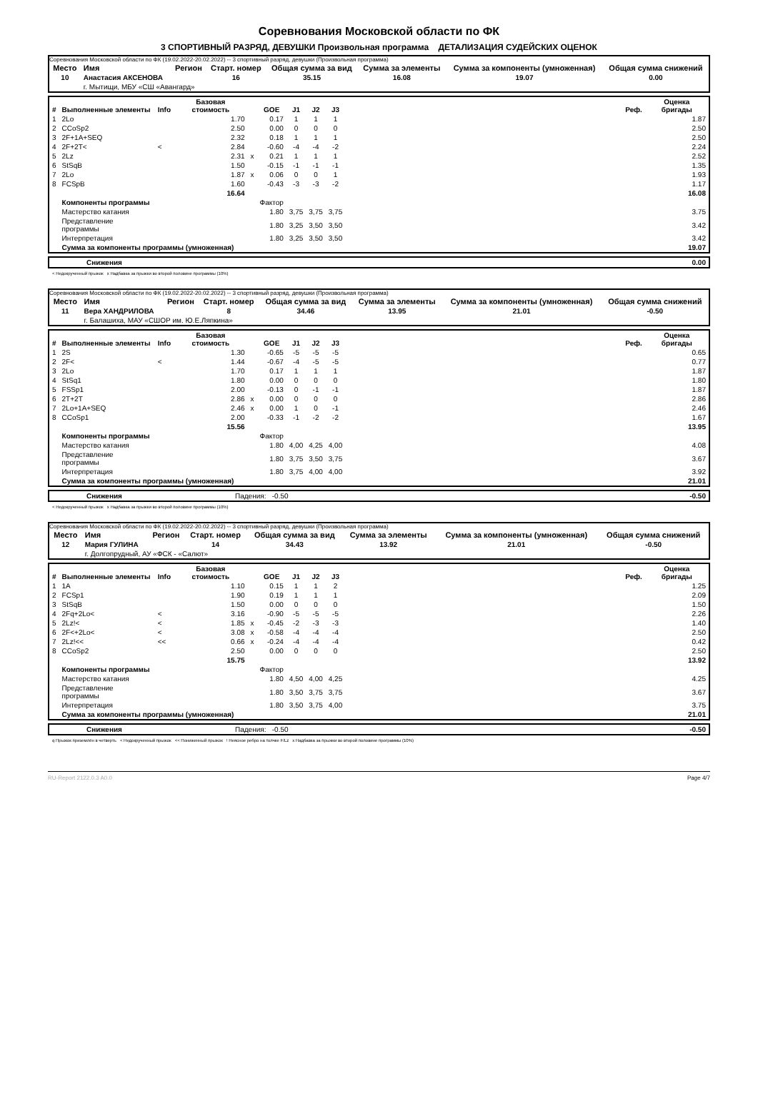Соревнования Московской области по ФК
3 СПОРТИВНЫЙ РАЗРЯД, ДЕВУШКИ Произвольная программа ДЕТАЛИЗАЦИЯ СУДЕЙСКИХ ОЦЕНОК
Соревнования Московской области по ФК (19.02.2022-20.02.2022) -- 3 спортивный разряд, девушки (Произвольная программа)
| Место | Имя | Регион | Старт. номер | Общая сумма за вид | Сумма за элементы | Сумма за компоненты (умноженная) | Общая сумма снижений |
| --- | --- | --- | --- | --- | --- | --- | --- |
| 10 | Анастасия АКСЕНОВА | | 16 | 35.15 | 16.08 | 19.07 | 0.00 |
| | г. Мытищи, МБУ «СШ «Авангард» | | | | | | |
| # | Выполненные элементы | Info | Базовая стоимость | | GOE | J1 | J2 | J3 | | Реф. | Оценка бригады |
| --- | --- | --- | --- | --- | --- | --- | --- | --- | --- | --- | --- |
| 1 | 2Lo | | 1.70 | | 0.17 | 1 | 1 | 1 | | | 1.87 |
| 2 | CCoSp2 | | 2.50 | | 0.00 | 0 | 0 | 0 | | | 2.50 |
| 3 | 2F+1A+SEQ | | 2.32 | | 0.18 | 1 | 1 | 1 | | | 2.50 |
| 4 | 2F+2T< | < | 2.84 | | -0.60 | -4 | -4 | -2 | | | 2.24 |
| 5 | 2Lz | | 2.31 | x | 0.21 | 1 | 1 | 1 | | | 2.52 |
| 6 | StSqB | | 1.50 | | -0.15 | -1 | -1 | -1 | | | 1.35 |
| 7 | 2Lo | | 1.87 | x | 0.06 | 0 | 0 | 1 | | | 1.93 |
| 8 | FCSpB | | 1.60 | | -0.43 | -3 | -3 | -2 | | | 1.17 |
| | | | 16.64 | | | | | | | | 16.08 |
| | Компоненты программы | | | | Фактор | | | | | | |
| | Мастерство катания | | | | 1.80 | 3,75 | 3,75 | 3,75 | | | 3.75 |
| | Представление программы | | | | 1.80 | 3,25 | 3,50 | 3,50 | | | 3.42 |
| | Интерпретация | | | | 1.80 | 3,25 | 3,50 | 3,50 | | | 3.42 |
| | Сумма за компоненты программы (умноженная) | | | | | | | | | | 19.07 |
| | Снижения | 0.00 |
< Недокрученный прыжок x Надбавка за прыжки во второй половине программы (10%)
Соревнования Московской области по ФК (19.02.2022-20.02.2022) -- 3 спортивный разряд, девушки (Произвольная программа)
| Место | Имя | Регион | Старт. номер | Общая сумма за вид | Сумма за элементы | Сумма за компоненты (умноженная) | Общая сумма снижений |
| --- | --- | --- | --- | --- | --- | --- | --- |
| 11 | Вера ХАНДРИЛОВА | | 8 | 34.46 | 13.95 | 21.01 | -0.50 |
| | г. Балашиха, МАУ «СШОР им. Ю.Е.Ляпкина» | | | | | | |
| # | Выполненные элементы | Info | Базовая стоимость | | GOE | J1 | J2 | J3 | | Реф. | Оценка бригады |
| --- | --- | --- | --- | --- | --- | --- | --- | --- | --- | --- | --- |
| 1 | 2S | | 1.30 | | -0.65 | -5 | -5 | -5 | | | 0.65 |
| 2 | 2F< | < | 1.44 | | -0.67 | -4 | -5 | -5 | | | 0.77 |
| 3 | 2Lo | | 1.70 | | 0.17 | 1 | 1 | 1 | | | 1.87 |
| 4 | StSq1 | | 1.80 | | 0.00 | 0 | 0 | 0 | | | 1.80 |
| 5 | FSSp1 | | 2.00 | | -0.13 | 0 | -1 | -1 | | | 1.87 |
| 6 | 2T+2T | | 2.86 | x | 0.00 | 0 | 0 | 0 | | | 2.86 |
| 7 | 2Lo+1A+SEQ | | 2.46 | x | 0.00 | 1 | 0 | -1 | | | 2.46 |
| 8 | CCoSp1 | | 2.00 | | -0.33 | -1 | -2 | -2 | | | 1.67 |
| | | | 15.56 | | | | | | | | 13.95 |
| | Компоненты программы | | | | Фактор | | | | | | |
| | Мастерство катания | | | | 1.80 | 4,00 | 4,25 | 4,00 | | | 4.08 |
| | Представление программы | | | | 1.80 | 3,75 | 3,50 | 3,75 | | | 3.67 |
| | Интерпретация | | | | 1.80 | 3,75 | 4,00 | 4,00 | | | 3.92 |
| | Сумма за компоненты программы (умноженная) | | | | | | | | | | 21.01 |
| | Снижения | Падения: -0.50 | -0.50 |
< Недокрученный прыжок x Надбавка за прыжки во второй половине программы (10%)
Соревнования Московской области по ФК (19.02.2022-20.02.2022) -- 3 спортивный разряд, девушки (Произвольная программа)
| Место | Имя | Регион | Старт. номер | Общая сумма за вид | Сумма за элементы | Сумма за компоненты (умноженная) | Общая сумма снижений |
| --- | --- | --- | --- | --- | --- | --- | --- |
| 12 | Мария ГУЛИНА | | 14 | 34.43 | 13.92 | 21.01 | -0.50 |
| | г. Долгопрудный, АУ «ФСК - «Салют» | | | | | | |
| # | Выполненные элементы | Info | Базовая стоимость | | GOE | J1 | J2 | J3 | | Реф. | Оценка бригады |
| --- | --- | --- | --- | --- | --- | --- | --- | --- | --- | --- | --- |
| 1 | 1A | | 1.10 | | 0.15 | 1 | 1 | 2 | | | 1.25 |
| 2 | FCSp1 | | 1.90 | | 0.19 | 1 | 1 | 1 | | | 2.09 |
| 3 | StSqB | | 1.50 | | 0.00 | 0 | 0 | 0 | | | 1.50 |
| 4 | 2Fq+2Lo< | < | 3.16 | | -0.90 | -5 | -5 | -5 | | | 2.26 |
| 5 | 2Lz!< | < | 1.85 | x | -0.45 | -2 | -3 | -3 | | | 1.40 |
| 6 | 2F<+2Lo< | < | 3.08 | x | -0.58 | -4 | -4 | -4 | | | 2.50 |
| 7 | 2Lz!<< | << | 0.66 | x | -0.24 | -4 | -4 | -4 | | | 0.42 |
| 8 | CCoSp2 | | 2.50 | | 0.00 | 0 | 0 | 0 | | | 2.50 |
| | | | 15.75 | | | | | | | | 13.92 |
| | Компоненты программы | | | | Фактор | | | | | | |
| | Мастерство катания | | | | 1.80 | 4,50 | 4,00 | 4,25 | | | 4.25 |
| | Представление программы | | | | 1.80 | 3,50 | 3,75 | 3,75 | | | 3.67 |
| | Интерпретация | | | | 1.80 | 3,50 | 3,75 | 4,00 | | | 3.75 |
| | Сумма за компоненты программы (умноженная) | | | | | | | | | | 21.01 |
| | Снижения | Падения: -0.50 | -0.50 |
q Прыжок приземлён в четверть < Недокрученный прыжок << Пониженный прыжок ! Неясное ребро на толчке F/Lz x Надбавка за прыжки во второй половине программы (10%)
RU-Report 2122.0.3 A0.0 Page 4/7